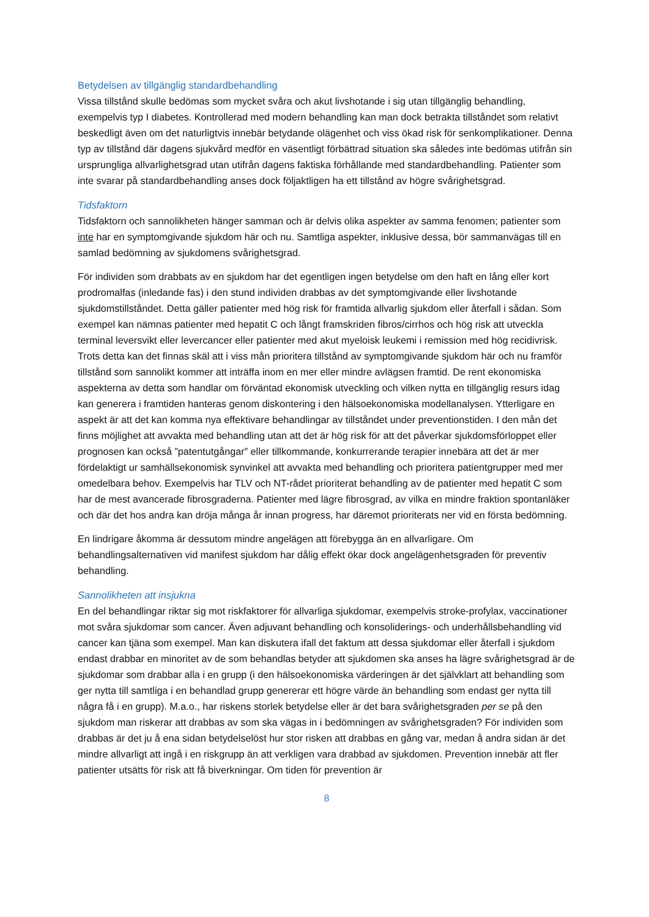Betydelsen av tillgänglig standardbehandling
Vissa tillstånd skulle bedömas som mycket svåra och akut livshotande i sig utan tillgänglig behandling, exempelvis typ I diabetes. Kontrollerad med modern behandling kan man dock betrakta tillståndet som relativt beskedligt även om det naturligtvis innebär betydande olägenhet och viss ökad risk för senkomplikationer. Denna typ av tillstånd där dagens sjukvård medför en väsentligt förbättrad situation ska således inte bedömas utifrån sin ursprungliga allvarlighetsgrad utan utifrån dagens faktiska förhållande med standardbehandling. Patienter som inte svarar på standardbehandling anses dock följaktligen ha ett tillstånd av högre svårighetsgrad.
Tidsfaktorn
Tidsfaktorn och sannolikheten hänger samman och är delvis olika aspekter av samma fenomen; patienter som inte har en symptomgivande sjukdom här och nu. Samtliga aspekter, inklusive dessa, bör sammanvägas till en samlad bedömning av sjukdomens svårighetsgrad.
För individen som drabbats av en sjukdom har det egentligen ingen betydelse om den haft en lång eller kort prodromalfas (inledande fas) i den stund individen drabbas av det symptomgivande eller livshotande sjukdomstillståndet. Detta gäller patienter med hög risk för framtida allvarlig sjukdom eller återfall i sådan. Som exempel kan nämnas patienter med hepatit C och långt framskriden fibros/cirrhos och hög risk att utveckla terminal leversvikt eller levercancer eller patienter med akut myeloisk leukemi i remission med hög recidivrisk. Trots detta kan det finnas skäl att i viss mån prioritera tillstånd av symptomgivande sjukdom här och nu framför tillstånd som sannolikt kommer att inträffa inom en mer eller mindre avlägsen framtid. De rent ekonomiska aspekterna av detta som handlar om förväntad ekonomisk utveckling och vilken nytta en tillgänglig resurs idag kan generera i framtiden hanteras genom diskontering i den hälsoekonomiska modellanalysen. Ytterligare en aspekt är att det kan komma nya effektivare behandlingar av tillståndet under preventionstiden. I den mån det finns möjlighet att avvakta med behandling utan att det är hög risk för att det påverkar sjukdomsförloppet eller prognosen kan också ”patentutgångar” eller tillkommande, konkurrerande terapier innebära att det är mer fördelaktigt ur samhällsekonomisk synvinkel att avvakta med behandling och prioritera patientgrupper med mer omedelbara behov. Exempelvis har TLV och NT-rådet prioriterat behandling av de patienter med hepatit C som har de mest avancerade fibrosgraderna. Patienter med lägre fibrosgrad, av vilka en mindre fraktion spontanläker och där det hos andra kan dröja många år innan progress, har däremot prioriterats ner vid en första bedömning.
En lindrigare åkomma är dessutom mindre angelägen att förebygga än en allvarligare. Om behandlingsalternativen vid manifest sjukdom har dålig effekt ökar dock angelägenhetsgraden för preventiv behandling.
Sannolikheten att insjukna
En del behandlingar riktar sig mot riskfaktorer för allvarliga sjukdomar, exempelvis stroke-profylax, vaccinationer mot svåra sjukdomar som cancer. Även adjuvant behandling och konsoliderings- och underhållsbehandling vid cancer kan tjäna som exempel. Man kan diskutera ifall det faktum att dessa sjukdomar eller återfall i sjukdom endast drabbar en minoritet av de som behandlas betyder att sjukdomen ska anses ha lägre svårighetsgrad är de sjukdomar som drabbar alla i en grupp (i den hälsoekonomiska värderingen är det självklart att behandling som ger nytta till samtliga i en behandlad grupp genererar ett högre värde än behandling som endast ger nytta till några få i en grupp). M.a.o., har riskens storlek betydelse eller är det bara svårighetsgraden per se på den sjukdom man riskerar att drabbas av som ska vägas in i bedömningen av svårighetsgraden? För individen som drabbas är det ju å ena sidan betydelselöst hur stor risken att drabbas en gång var, medan å andra sidan är det mindre allvarligt att ingå i en riskgrupp än att verkligen vara drabbad av sjukdomen. Prevention innebär att fler patienter utsätts för risk att få biverkningar. Om tiden för prevention är
8